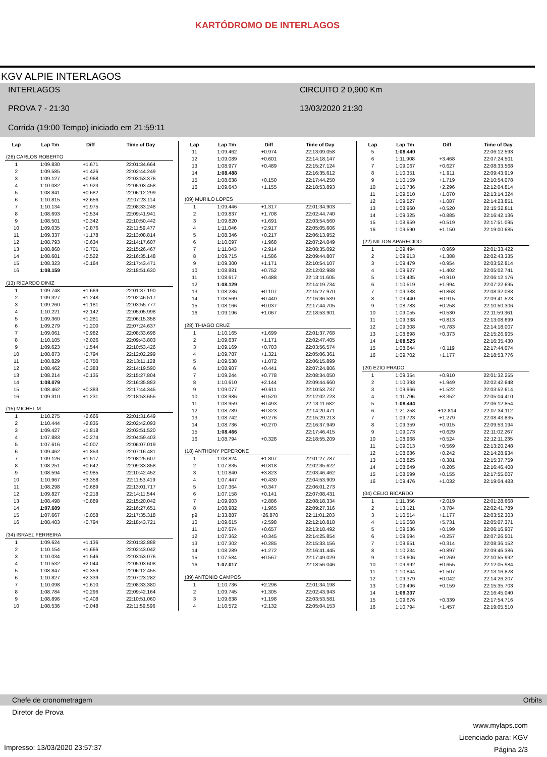KARTÓDROMO DE INTERLAGOS
KGV ALPIE INTERLAGOS
INTERLAGOS
CIRCUITO 2 0,900 Km
PROVA 7 - 21:30
13/03/2020 21:30
Corrida (19:00 Tempo) iniciado em 21:59:11
| Lap | Lap Tm | Diff | Time of Day |
| --- | --- | --- | --- |
| (26) CARLOS ROBERTO | | | |
| 1 | 1:09.830 | +1.671 | 22:01:34.664 |
| 2 | 1:09.585 | +1.426 | 22:02:44.249 |
| 3 | 1:09.127 | +0.968 | 22:03:53.376 |
| 4 | 1:10.082 | +1.923 | 22:05:03.458 |
| 5 | 1:08.841 | +0.682 | 22:06:12.299 |
| 6 | 1:10.815 | +2.656 | 22:07:23.114 |
| 7 | 1:10.134 | +1.975 | 22:08:33.248 |
| 8 | 1:08.693 | +0.534 | 22:09:41.941 |
| 9 | 1:08.501 | +0.342 | 22:10:50.442 |
| 10 | 1:09.035 | +0.876 | 22:11:59.477 |
| 11 | 1:09.337 | +1.178 | 22:13:08.814 |
| 12 | 1:08.793 | +0.634 | 22:14:17.607 |
| 13 | 1:08.860 | +0.701 | 22:15:26.467 |
| 14 | 1:08.681 | +0.522 | 22:16:35.148 |
| 15 | 1:08.323 | +0.164 | 22:17:43.471 |
| 16 | 1:08.159 | | 22:18:51.630 |
| (13) RICARDO DINIZ | | | |
| 1 | 1:09.748 | +1.669 | 22:01:37.190 |
| 2 | 1:09.327 | +1.248 | 22:02:46.517 |
| 3 | 1:09.260 | +1.181 | 22:03:55.777 |
| 4 | 1:10.221 | +2.142 | 22:05:05.998 |
| 5 | 1:09.360 | +1.281 | 22:06:15.358 |
| 6 | 1:09.279 | +1.200 | 22:07:24.637 |
| 7 | 1:09.061 | +0.982 | 22:08:33.698 |
| 8 | 1:10.105 | +2.026 | 22:09:43.803 |
| 9 | 1:09.623 | +1.544 | 22:10:53.426 |
| 10 | 1:08.873 | +0.794 | 22:12:02.299 |
| 11 | 1:08.829 | +0.750 | 22:13:11.128 |
| 12 | 1:08.462 | +0.383 | 22:14:19.590 |
| 13 | 1:08.214 | +0.135 | 22:15:27.804 |
| 14 | 1:08.079 | | 22:16:35.883 |
| 15 | 1:08.462 | +0.383 | 22:17:44.345 |
| 16 | 1:09.310 | +1.231 | 22:18:53.655 |
| (15) MICHEL M. | | | |
| 1 | 1:10.275 | +2.666 | 22:01:31.649 |
| 2 | 1:10.444 | +2.835 | 22:02:42.093 |
| 3 | 1:09.427 | +1.818 | 22:03:51.520 |
| 4 | 1:07.883 | +0.274 | 22:04:59.403 |
| 5 | 1:07.616 | +0.007 | 22:06:07.019 |
| 6 | 1:09.462 | +1.853 | 22:07:16.481 |
| 7 | 1:09.126 | +1.517 | 22:08:25.607 |
| 8 | 1:08.251 | +0.642 | 22:09:33.858 |
| 9 | 1:08.594 | +0.985 | 22:10:42.452 |
| 10 | 1:10.967 | +3.358 | 22:11:53.419 |
| 11 | 1:08.298 | +0.689 | 22:13:01.717 |
| 12 | 1:09.827 | +2.218 | 22:14:11.544 |
| 13 | 1:08.498 | +0.889 | 22:15:20.042 |
| 14 | 1:07.609 | | 22:16:27.651 |
| 15 | 1:07.667 | +0.058 | 22:17:35.318 |
| 16 | 1:08.403 | +0.794 | 22:18:43.721 |
| (34) ISRAEL FERREIRA | | | |
| 1 | 1:09.624 | +1.136 | 22:01:32.888 |
| 2 | 1:10.154 | +1.666 | 22:02:43.042 |
| 3 | 1:10.034 | +1.546 | 22:03:53.076 |
| 4 | 1:10.532 | +2.044 | 22:05:03.608 |
| 5 | 1:08.847 | +0.359 | 22:06:12.455 |
| 6 | 1:10.827 | +2.339 | 22:07:23.282 |
| 7 | 1:10.098 | +1.610 | 22:08:33.380 |
| 8 | 1:08.784 | +0.296 | 22:09:42.164 |
| 9 | 1:08.896 | +0.408 | 22:10:51.060 |
| 10 | 1:08.536 | +0.048 | 22:11:59.596 |
| Lap | Lap Tm | Diff | Time of Day |
| --- | --- | --- | --- |
| 11 | 1:09.462 | +0.974 | 22:13:09.058 |
| 12 | 1:09.089 | +0.601 | 22:14:18.147 |
| 13 | 1:08.977 | +0.489 | 22:15:27.124 |
| 14 | 1:08.488 | | 22:16:35.612 |
| 15 | 1:08.638 | +0.150 | 22:17:44.250 |
| 16 | 1:09.643 | +1.155 | 22:18:53.893 |
| (09) MURILO LOPES | | | |
| 1 | 1:09.446 | +1.317 | 22:01:34.903 |
| 2 | 1:09.837 | +1.708 | 22:02:44.740 |
| 3 | 1:09.820 | +1.691 | 22:03:54.560 |
| 4 | 1:11.046 | +2.917 | 22:05:05.606 |
| 5 | 1:08.346 | +0.217 | 22:06:13.952 |
| 6 | 1:10.097 | +1.968 | 22:07:24.049 |
| 7 | 1:11.043 | +2.914 | 22:08:35.092 |
| 8 | 1:09.715 | +1.586 | 22:09:44.807 |
| 9 | 1:09.300 | +1.171 | 22:10:54.107 |
| 10 | 1:08.881 | +0.752 | 22:12:02.988 |
| 11 | 1:08.617 | +0.488 | 22:13:11.605 |
| 12 | 1:08.129 | | 22:14:19.734 |
| 13 | 1:08.236 | +0.107 | 22:15:27.970 |
| 14 | 1:08.569 | +0.440 | 22:16:36.539 |
| 15 | 1:08.166 | +0.037 | 22:17:44.705 |
| 16 | 1:09.196 | +1.067 | 22:18:53.901 |
| (28) THIAGO CRUZ | | | |
| 1 | 1:10.165 | +1.699 | 22:01:37.768 |
| 2 | 1:09.637 | +1.171 | 22:02:47.405 |
| 3 | 1:09.169 | +0.703 | 22:03:56.574 |
| 4 | 1:09.787 | +1.321 | 22:05:06.361 |
| 5 | 1:09.538 | +1.072 | 22:06:15.899 |
| 6 | 1:08.907 | +0.441 | 22:07:24.806 |
| 7 | 1:09.244 | +0.778 | 22:08:34.050 |
| 8 | 1:10.610 | +2.144 | 22:09:44.660 |
| 9 | 1:09.077 | +0.611 | 22:10:53.737 |
| 10 | 1:08.986 | +0.520 | 22:12:02.723 |
| 11 | 1:08.959 | +0.493 | 22:13:11.682 |
| 12 | 1:08.789 | +0.323 | 22:14:20.471 |
| 13 | 1:08.742 | +0.276 | 22:15:29.213 |
| 14 | 1:08.736 | +0.270 | 22:16:37.949 |
| 15 | 1:08.466 | | 22:17:46.415 |
| 16 | 1:08.794 | +0.328 | 22:18:55.209 |
| (18) ANTHONY PEPERONE | | | |
| 1 | 1:08.824 | +1.807 | 22:01:27.787 |
| 2 | 1:07.835 | +0.818 | 22:02:35.622 |
| 3 | 1:10.840 | +3.823 | 22:03:46.462 |
| 4 | 1:07.447 | +0.430 | 22:04:53.909 |
| 5 | 1:07.364 | +0.347 | 22:06:01.273 |
| 6 | 1:07.158 | +0.141 | 22:07:08.431 |
| 7 | 1:09.903 | +2.886 | 22:08:18.334 |
| 8 | 1:08.982 | +1.965 | 22:09:27.316 |
| p9 | 1:33.887 | +26.870 | 22:11:01.203 |
| 10 | 1:09.615 | +2.598 | 22:12:10.818 |
| 11 | 1:07.674 | +0.657 | 22:13:18.492 |
| 12 | 1:07.362 | +0.345 | 22:14:25.854 |
| 13 | 1:07.302 | +0.285 | 22:15:33.156 |
| 14 | 1:08.289 | +1.272 | 22:16:41.445 |
| 15 | 1:07.584 | +0.567 | 22:17:49.029 |
| 16 | 1:07.017 | | 22:18:56.046 |
| (39) ANTONIO CAMPOS | | | |
| 1 | 1:10.736 | +2.296 | 22:01:34.198 |
| 2 | 1:09.745 | +1.305 | 22:02:43.943 |
| 3 | 1:09.638 | +1.198 | 22:03:53.581 |
| 4 | 1:10.572 | +2.132 | 22:05:04.153 |
| Lap | Lap Tm | Diff | Time of Day |
| --- | --- | --- | --- |
| 5 | 1:08.440 | | 22:06:12.593 |
| 6 | 1:11.908 | +3.468 | 22:07:24.501 |
| 7 | 1:09.067 | +0.627 | 22:08:33.568 |
| 8 | 1:10.351 | +1.911 | 22:09:43.919 |
| 9 | 1:10.159 | +1.719 | 22:10:54.078 |
| 10 | 1:10.736 | +2.296 | 22:12:04.814 |
| 11 | 1:09.510 | +1.070 | 22:13:14.324 |
| 12 | 1:09.527 | +1.087 | 22:14:23.851 |
| 13 | 1:08.960 | +0.520 | 22:15:32.811 |
| 14 | 1:09.325 | +0.885 | 22:16:42.136 |
| 15 | 1:08.959 | +0.519 | 22:17:51.095 |
| 16 | 1:09.590 | +1.150 | 22:19:00.685 |
| (22) NILTON APARECIDO | | | |
| 1 | 1:09.494 | +0.969 | 22:01:33.422 |
| 2 | 1:09.913 | +1.388 | 22:02:43.335 |
| 3 | 1:09.479 | +0.954 | 22:03:52.814 |
| 4 | 1:09.927 | +1.402 | 22:05:02.741 |
| 5 | 1:09.435 | +0.910 | 22:06:12.176 |
| 6 | 1:10.519 | +1.994 | 22:07:22.695 |
| 7 | 1:09.388 | +0.863 | 22:08:32.083 |
| 8 | 1:09.440 | +0.915 | 22:09:41.523 |
| 9 | 1:08.783 | +0.258 | 22:10:50.306 |
| 10 | 1:09.055 | +0.530 | 22:11:59.361 |
| 11 | 1:09.338 | +0.813 | 22:13:08.699 |
| 12 | 1:09.308 | +0.783 | 22:14:18.007 |
| 13 | 1:08.898 | +0.373 | 22:15:26.905 |
| 14 | 1:08.525 | | 22:16:35.430 |
| 15 | 1:08.644 | +0.119 | 22:17:44.074 |
| 16 | 1:09.702 | +1.177 | 22:18:53.776 |
| (20) EZIO PRADO | | | |
| 1 | 1:09.354 | +0.910 | 22:01:32.255 |
| 2 | 1:10.393 | +1.949 | 22:02:42.648 |
| 3 | 1:09.966 | +1.522 | 22:03:52.614 |
| 4 | 1:11.796 | +3.352 | 22:05:04.410 |
| 5 | 1:08.444 | | 22:06:12.854 |
| 6 | 1:21.258 | +12.814 | 22:07:34.112 |
| 7 | 1:09.723 | +1.279 | 22:08:43.835 |
| 8 | 1:09.359 | +0.915 | 22:09:53.194 |
| 9 | 1:09.073 | +0.629 | 22:11:02.267 |
| 10 | 1:08.968 | +0.524 | 22:12:11.235 |
| 11 | 1:09.013 | +0.569 | 22:13:20.248 |
| 12 | 1:08.686 | +0.242 | 22:14:28.934 |
| 13 | 1:08.825 | +0.381 | 22:15:37.759 |
| 14 | 1:08.649 | +0.205 | 22:16:46.408 |
| 15 | 1:08.599 | +0.155 | 22:17:55.007 |
| 16 | 1:09.476 | +1.032 | 22:19:04.483 |
| (04) CELIO RICARDO | | | |
| 1 | 1:11.356 | +2.019 | 22:01:28.668 |
| 2 | 1:13.121 | +3.784 | 22:02:41.789 |
| 3 | 1:10.514 | +1.177 | 22:03:52.303 |
| 4 | 1:15.068 | +5.731 | 22:05:07.371 |
| 5 | 1:09.536 | +0.199 | 22:06:16.907 |
| 6 | 1:09.594 | +0.257 | 22:07:26.501 |
| 7 | 1:09.651 | +0.314 | 22:08:36.152 |
| 8 | 1:10.234 | +0.897 | 22:09:46.386 |
| 9 | 1:09.606 | +0.269 | 22:10:55.992 |
| 10 | 1:09.992 | +0.655 | 22:12:05.984 |
| 11 | 1:10.844 | +1.507 | 22:13:16.828 |
| 12 | 1:09.379 | +0.042 | 22:14:26.207 |
| 13 | 1:09.496 | +0.159 | 22:15:35.703 |
| 14 | 1:09.337 | | 22:16:45.040 |
| 15 | 1:09.676 | +0.339 | 22:17:54.716 |
| 16 | 1:10.794 | +1.457 | 22:19:05.510 |
Chefe de cronometragem Orbits
Diretor de Prova
www.mylaps.com
Licenciado para: KGV
Página 2/3
Impresso: 13/03/2020 23:57:37